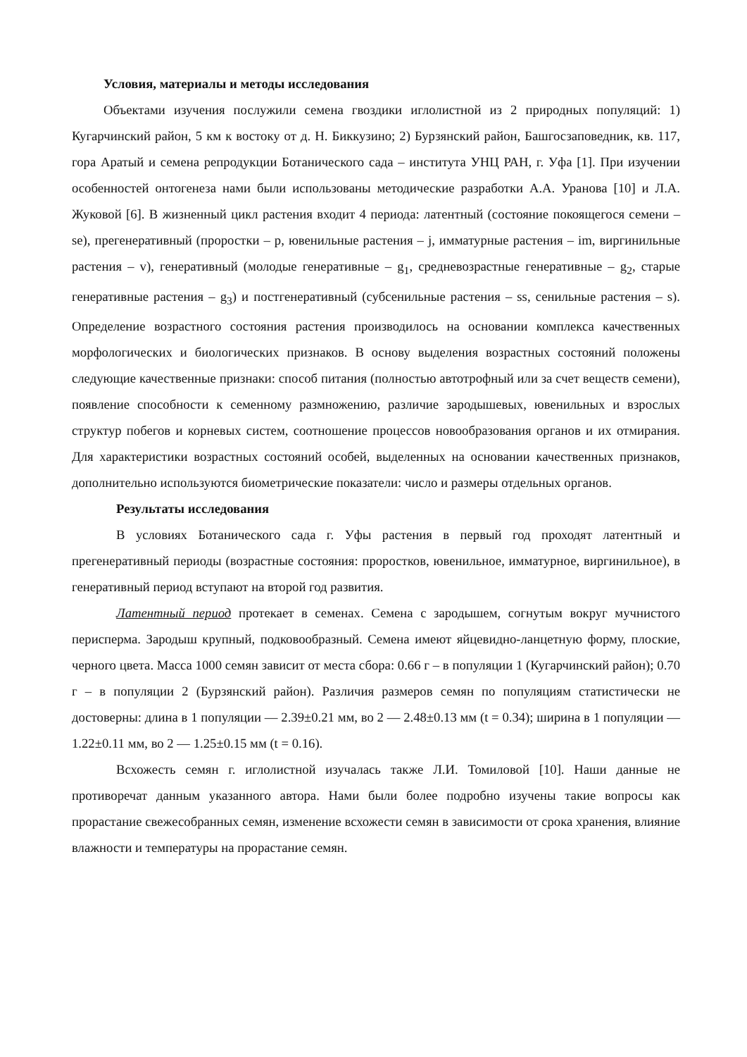Условия, материалы и методы исследования
Объектами изучения послужили семена гвоздики иглолистной из 2 природных популяций: 1) Кугарчинский район, 5 км к востоку от д. Н. Биккузино; 2) Бурзянский район, Башгосзаповедник, кв. 117, гора Аратый и семена репродукции Ботанического сада – института УНЦ РАН, г. Уфа [1]. При изучении особенностей онтогенеза нами были использованы методические разработки А.А. Уранова [10] и Л.А. Жуковой [6]. В жизненный цикл растения входит 4 периода: латентный (состояние покоящегося семени – se), прегенеративный (проростки – p, ювенильные растения – j, имматурные растения – im, виргинильные растения – v), генеративный (молодые генеративные – g<sub>1</sub>, средневозрастные генеративные – g<sub>2</sub>, старые генеративные растения – g<sub>3</sub>) и постгенеративный (субсенильные растения – ss, сенильные растения – s). Определение возрастного состояния растения производилось на основании комплекса качественных морфологических и биологических признаков. В основу выделения возрастных состояний положены следующие качественные признаки: способ питания (полностью автотрофный или за счет веществ семени), появление способности к семенному размножению, различие зародышевых, ювенильных и взрослых структур побегов и корневых систем, соотношение процессов новообразования органов и их отмирания. Для характеристики возрастных состояний особей, выделенных на основании качественных признаков, дополнительно используются биометрические показатели: число и размеры отдельных органов.
Результаты исследования
В условиях Ботанического сада г. Уфы растения в первый год проходят латентный и прегенеративный периоды (возрастные состояния: проростков, ювенильное, имматурное, виргинильное), в генеративный период вступают на второй год развития.
Латентный период протекает в семенах. Семена с зародышем, согнутым вокруг мучнистого перисперма. Зародыш крупный, подковообразный. Семена имеют яйцевидно-ланцетную форму, плоские, черного цвета. Масса 1000 семян зависит от места сбора: 0.66 г – в популяции 1 (Кугарчинский район); 0.70 г – в популяции 2 (Бурзянский район). Различия размеров семян по популяциям статистически не достоверны: длина в 1 популяции — 2.39±0.21 мм, во 2 — 2.48±0.13 мм (t = 0.34); ширина в 1 популяции — 1.22±0.11 мм, во 2 — 1.25±0.15 мм (t = 0.16).
Всхожесть семян г. иглолистной изучалась также Л.И. Томиловой [10]. Наши данные не противоречат данным указанного автора. Нами были более подробно изучены такие вопросы как прорастание свежесобранных семян, изменение всхожести семян в зависимости от срока хранения, влияние влажности и температуры на прорастание семян.